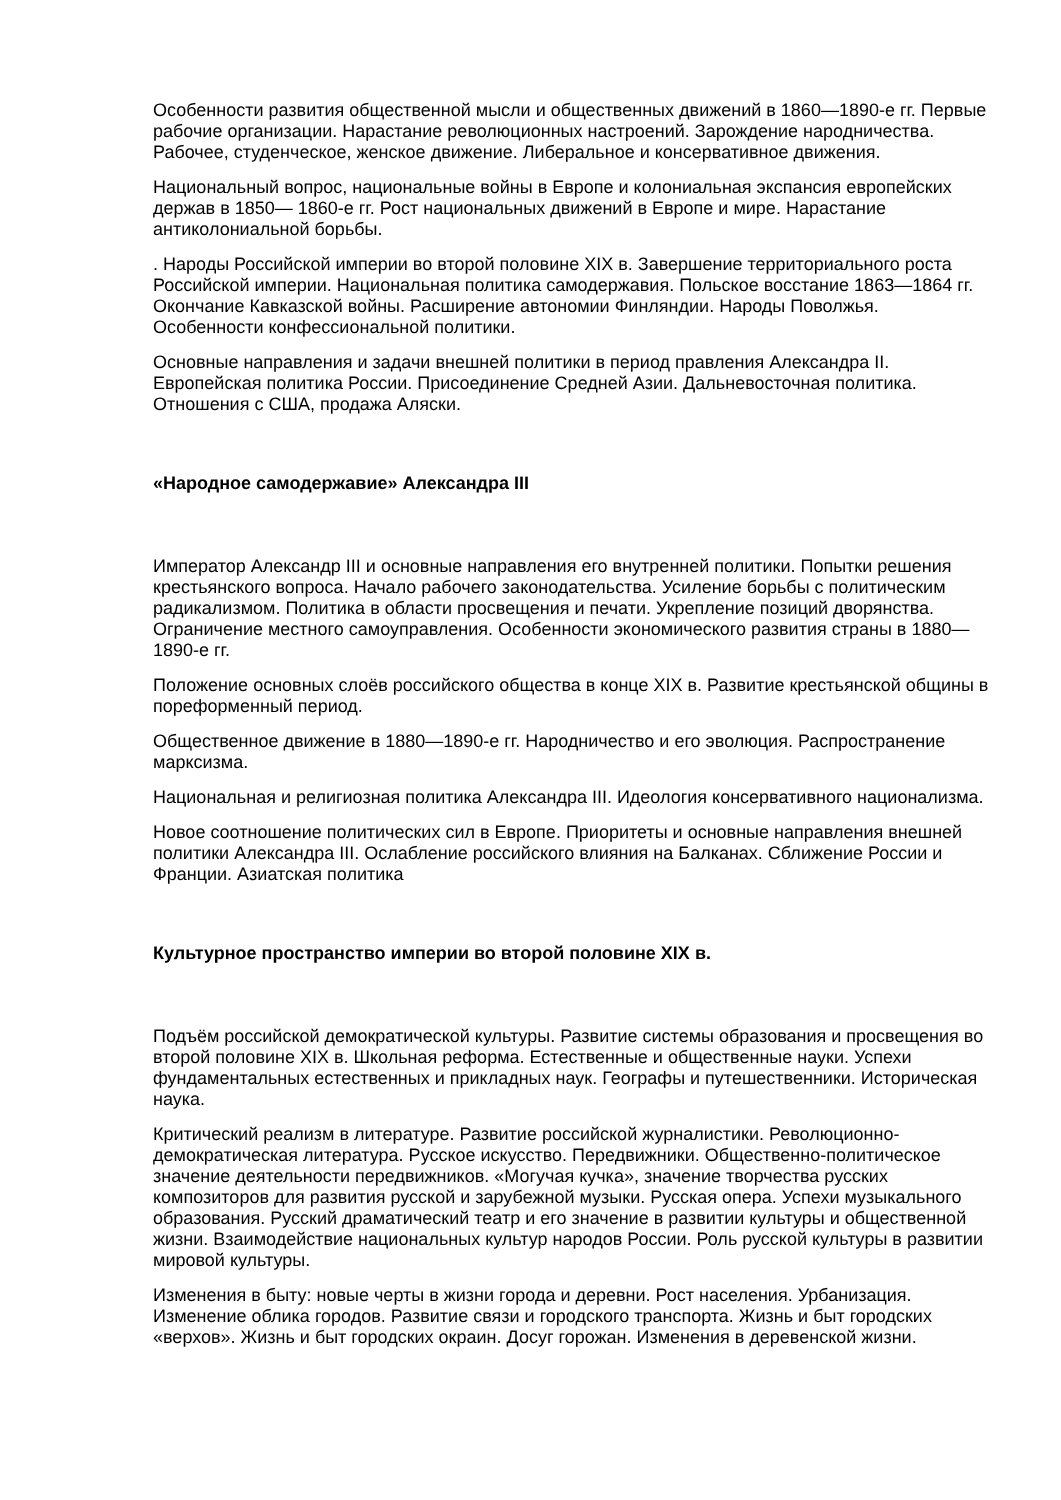Особенности развития общественной мысли и общественных движений в 1860—1890-е гг. Первые рабочие организации. Нарастание революционных настроений. Зарождение народничества. Рабочее, студенческое, женское движение. Либеральное и консервативное движения.
Национальный вопрос, национальные войны в Европе и колониальная экспансия европейских держав в 1850— 1860-е гг. Рост национальных движений в Европе и мире. Нарастание антиколониальной борьбы.
. Народы Российской империи во второй половине XIX в. Завершение территориального роста Российской империи. Национальная политика самодержавия. Польское восстание 1863—1864 гг. Окончание Кавказской войны. Расширение автономии Финляндии. Народы Поволжья. Особенности конфессиональной политики.
Основные направления и задачи внешней политики в период правления Александра II. Европейская политика России. Присоединение Средней Азии. Дальневосточная политика. Отношения с США, продажа Аляски.
«Народное самодержавие» Александра III
Император Александр III и основные направления его внутренней политики. Попытки решения крестьянского вопроса. Начало рабочего законодательства. Усиление борьбы с политическим радикализмом. Политика в области просвещения и печати. Укрепление позиций дворянства. Ограничение местного самоуправления. Особенности экономического развития страны в 1880— 1890-е гг.
Положение основных слоёв российского общества в конце XIX в. Развитие крестьянской общины в пореформенный период.
Общественное движение в 1880—1890-е гг. Народничество и его эволюция. Распространение марксизма.
Национальная и религиозная политика Александра III. Идеология консервативного национализма.
Новое соотношение политических сил в Европе. Приоритеты и основные направления внешней политики Александра III. Ослабление российского влияния на Балканах. Сближение России и Франции. Азиатская политика
Культурное пространство империи во второй половине XIX в.
Подъём российской демократической культуры. Развитие системы образования и просвещения во второй половине XIX в. Школьная реформа. Естественные и общественные науки. Успехи фундаментальных естественных и прикладных наук. Географы и путешественники. Историческая наука.
Критический реализм в литературе. Развитие российской журналистики. Революционно-демократическая литература. Русское искусство. Передвижники. Общественно-политическое значение деятельности передвижников. «Могучая кучка», значение творчества русских композиторов для развития русской и зарубежной музыки. Русская опера. Успехи музыкального образования. Русский драматический театр и его значение в развитии культуры и общественной жизни. Взаимодействие национальных культур народов России. Роль русской культуры в развитии мировой культуры.
Изменения в быту: новые черты в жизни города и деревни. Рост населения. Урбанизация. Изменение облика городов. Развитие связи и городского транспорта. Жизнь и быт городских «верхов». Жизнь и быт городских окраин. Досуг горожан. Изменения в деревенской жизни.